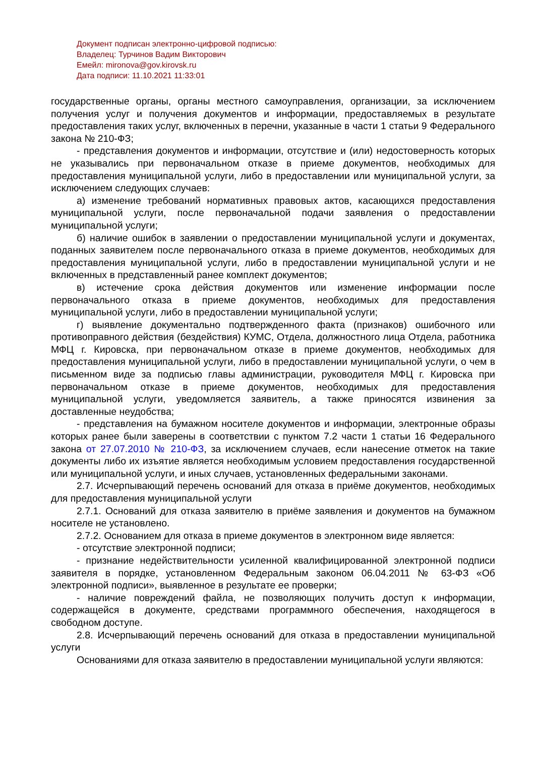Документ подписан электронно-цифровой подписью:
Владелец: Турчинов Вадим Викторович
Емейл: mironova@gov.kirovsk.ru
Дата подписи: 11.10.2021 11:33:01
государственные органы, органы местного самоуправления, организации, за исключением получения услуг и получения документов и информации, предоставляемых в результате предоставления таких услуг, включенных в перечни, указанные в части 1 статьи 9 Федерального закона № 210-ФЗ;
- представления документов и информации, отсутствие и (или) недостоверность которых не указывались при первоначальном отказе в приеме документов, необходимых для предоставления муниципальной услуги, либо в предоставлении или муниципальной услуги, за исключением следующих случаев:
а) изменение требований нормативных правовых актов, касающихся предоставления муниципальной услуги, после первоначальной подачи заявления о предоставлении муниципальной услуги;
б) наличие ошибок в заявлении о предоставлении муниципальной услуги и документах, поданных заявителем после первоначального отказа в приеме документов, необходимых для предоставления муниципальной услуги, либо в предоставлении муниципальной услуги и не включенных в представленный ранее комплект документов;
в) истечение срока действия документов или изменение информации после первоначального отказа в приеме документов, необходимых для предоставления муниципальной услуги, либо в предоставлении муниципальной услуги;
г) выявление документально подтвержденного факта (признаков) ошибочного или противоправного действия (бездействия) КУМС, Отдела, должностного лица Отдела, работника МФЦ г. Кировска, при первоначальном отказе в приеме документов, необходимых для предоставления муниципальной услуги, либо в предоставлении муниципальной услуги, о чем в письменном виде за подписью главы администрации, руководителя МФЦ г. Кировска при первоначальном отказе в приеме документов, необходимых для предоставления муниципальной услуги, уведомляется заявитель, а также приносятся извинения за доставленные неудобства;
- представления на бумажном носителе документов и информации, электронные образы которых ранее были заверены в соответствии с пунктом 7.2 части 1 статьи 16 Федерального закона от 27.07.2010 № 210-ФЗ, за исключением случаев, если нанесение отметок на такие документы либо их изъятие является необходимым условием предоставления государственной или муниципальной услуги, и иных случаев, установленных федеральными законами.
2.7. Исчерпывающий перечень оснований для отказа в приёме документов, необходимых для предоставления муниципальной услуги
2.7.1. Оснований для отказа заявителю в приёме заявления и документов на бумажном носителе не установлено.
2.7.2. Основанием для отказа в приеме документов в электронном виде является:
- отсутствие электронной подписи;
- признание недействительности усиленной квалифицированной электронной подписи заявителя в порядке, установленном Федеральным законом 06.04.2011 № 63-ФЗ «Об электронной подписи», выявленное в результате ее проверки;
- наличие повреждений файла, не позволяющих получить доступ к информации, содержащейся в документе, средствами программного обеспечения, находящегося в свободном доступе.
2.8. Исчерпывающий перечень оснований для отказа в предоставлении муниципальной услуги
Основаниями для отказа заявителю в предоставлении муниципальной услуги являются: